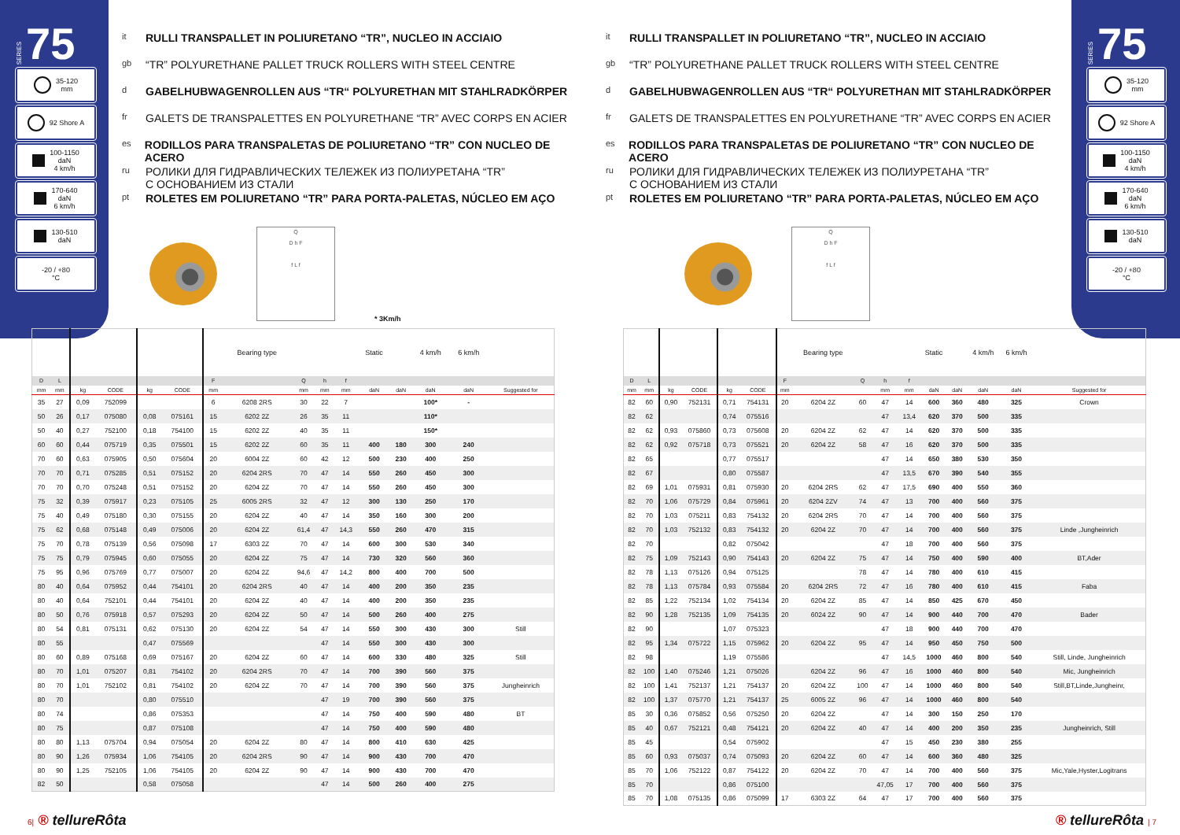SERIES 75
35-120
mm
92 Shore A
100-1150
daN
4 km/h
170-640
daN
6 km/h
130-510
daN
-20 / +80
°C
it RULLI TRANSPALLET IN POLIURETANO “TR”, NUCLEO IN ACCIAIO
gb “TR” POLYURETHANE PALLET TRUCK ROLLERS WITH STEEL CENTRE
d GABELHUBWAGENROLLEN AUS “TR“ POLYURETHAN MIT STAHLRADKÖRPER
fr GALETS DE TRANSPALETTES EN POLYURETHANE “TR” AVEC CORPS EN ACIER
es RODILLOS PARA TRANSPALETAS DE POLIURETANO “TR” CON NUCLEO DE ACERO
ru РОЛИКИ ДЛЯ ГИДРАВЛИЧЕСКИХ ТЕЛЕЖЕК ИЗ ПОЛИУРЕТАНА “TR”
С ОСНОВАНИЕМ ИЗ СТАЛИ
pt ROLETES EM POLIURETANO “TR” PARA PORTA-PALETAS, NÚCLEO EM AÇO
Q
D h F
f L f
* 3Km/h
| | | | | | | | Bearing type | | | | Static | | 4 km/h | 6 km/h | |
| --- | --- | --- | --- | --- | --- | --- | --- | --- | --- | --- | --- | --- | --- | --- | --- |
| D | L | | | | | F | | Q | h | f | | | | | |
| mm | mm | kg | CODE | kg | CODE | mm | | mm | mm | mm | daN | daN | daN | daN | Suggested for |
| 35 | 27 | 0,09 | 752099 | | | 6 | 6208 2RS | 30 | 22 | 7 | | | 100* | - | |
| 50 | 26 | 0,17 | 075080 | 0,08 | 075161 | 15 | 6202 2Z | 26 | 35 | 11 | | | 110* | | |
| 50 | 40 | 0,27 | 752100 | 0,18 | 754100 | 15 | 6202 2Z | 40 | 35 | 11 | | | 150* | | |
| 60 | 60 | 0,44 | 075719 | 0,35 | 075501 | 15 | 6202 2Z | 60 | 35 | 11 | 400 | 180 | 300 | 240 | |
| 70 | 60 | 0,63 | 075905 | 0,50 | 075604 | 20 | 6004 2Z | 60 | 42 | 12 | 500 | 230 | 400 | 250 | |
| 70 | 70 | 0,71 | 075285 | 0,51 | 075152 | 20 | 6204 2RS | 70 | 47 | 14 | 550 | 260 | 450 | 300 | |
| 70 | 70 | 0,70 | 075248 | 0,51 | 075152 | 20 | 6204 2Z | 70 | 47 | 14 | 550 | 260 | 450 | 300 | |
| 75 | 32 | 0,39 | 075917 | 0,23 | 075105 | 25 | 6005 2RS | 32 | 47 | 12 | 300 | 130 | 250 | 170 | |
| 75 | 40 | 0,49 | 075180 | 0,30 | 075155 | 20 | 6204 2Z | 40 | 47 | 14 | 350 | 160 | 300 | 200 | |
| 75 | 62 | 0,68 | 075148 | 0,49 | 075006 | 20 | 6204 2Z | 61,4 | 47 | 14,3 | 550 | 260 | 470 | 315 | |
| 75 | 70 | 0,78 | 075139 | 0,56 | 075098 | 17 | 6303 2Z | 70 | 47 | 14 | 600 | 300 | 530 | 340 | |
| 75 | 75 | 0,79 | 075945 | 0,60 | 075055 | 20 | 6204 2Z | 75 | 47 | 14 | 730 | 320 | 560 | 360 | |
| 75 | 95 | 0,96 | 075769 | 0,77 | 075007 | 20 | 6204 2Z | 94,6 | 47 | 14,2 | 800 | 400 | 700 | 500 | |
| 80 | 40 | 0,64 | 075952 | 0,44 | 754101 | 20 | 6204 2RS | 40 | 47 | 14 | 400 | 200 | 350 | 235 | |
| 80 | 40 | 0,64 | 752101 | 0,44 | 754101 | 20 | 6204 2Z | 40 | 47 | 14 | 400 | 200 | 350 | 235 | |
| 80 | 50 | 0,76 | 075918 | 0,57 | 075293 | 20 | 6204 2Z | 50 | 47 | 14 | 500 | 260 | 400 | 275 | |
| 80 | 54 | 0,81 | 075131 | 0,62 | 075130 | 20 | 6204 2Z | 54 | 47 | 14 | 550 | 300 | 430 | 300 | Still |
| 80 | 55 | | | 0,47 | 075569 | | | | 47 | 14 | 550 | 300 | 430 | 300 | |
| 80 | 60 | 0,89 | 075168 | 0,69 | 075167 | 20 | 6204 2Z | 60 | 47 | 14 | 600 | 330 | 480 | 325 | Still |
| 80 | 70 | 1,01 | 075207 | 0,81 | 754102 | 20 | 6204 2RS | 70 | 47 | 14 | 700 | 390 | 560 | 375 | |
| 80 | 70 | 1,01 | 752102 | 0,81 | 754102 | 20 | 6204 2Z | 70 | 47 | 14 | 700 | 390 | 560 | 375 | Jungheinrich |
| 80 | 70 | | | 0,80 | 075510 | | | | 47 | 19 | 700 | 390 | 560 | 375 | |
| 80 | 74 | | | 0,86 | 075353 | | | | 47 | 14 | 750 | 400 | 590 | 480 | BT |
| 80 | 75 | | | 0,87 | 075108 | | | | 47 | 14 | 750 | 400 | 590 | 480 | |
| 80 | 80 | 1,13 | 075704 | 0,94 | 075054 | 20 | 6204 2Z | 80 | 47 | 14 | 800 | 410 | 630 | 425 | |
| 80 | 90 | 1,26 | 075934 | 1,06 | 754105 | 20 | 6204 2RS | 90 | 47 | 14 | 900 | 430 | 700 | 470 | |
| 80 | 90 | 1,25 | 752105 | 1,06 | 754105 | 20 | 6204 2Z | 90 | 47 | 14 | 900 | 430 | 700 | 470 | |
| 82 | 50 | | | 0,58 | 075058 | | | | 47 | 14 | 500 | 260 | 400 | 275 | |
6| ® tellureRôta
it RULLI TRANSPALLET IN POLIURETANO “TR”, NUCLEO IN ACCIAIO
gb “TR” POLYURETHANE PALLET TRUCK ROLLERS WITH STEEL CENTRE
d GABELHUBWAGENROLLEN AUS “TR“ POLYURETHAN MIT STAHLRADKÖRPER
fr GALETS DE TRANSPALETTES EN POLYURETHANE “TR” AVEC CORPS EN ACIER
es RODILLOS PARA TRANSPALETAS DE POLIURETANO “TR” CON NUCLEO DE ACERO
ru РОЛИКИ ДЛЯ ГИДРАВЛИЧЕСКИХ ТЕЛЕЖЕК ИЗ ПОЛИУРЕТАНА “TR”
С ОСНОВАНИЕМ ИЗ СТАЛИ
pt ROLETES EM POLIURETANO “TR” PARA PORTA-PALETAS, NÚCLEO EM AÇO
SERIES 75
35-120
mm
92 Shore A
100-1150
daN
4 km/h
170-640
daN
6 km/h
130-510
daN
-20 / +80
°C
Q
D h F
f L f
| | | | | | | | Bearing type | | | | Static | | 4 km/h | 6 km/h | |
| --- | --- | --- | --- | --- | --- | --- | --- | --- | --- | --- | --- | --- | --- | --- | --- |
| D | L | | | | | F | | Q | h | f | | | | | |
| mm | mm | kg | CODE | kg | CODE | mm | | | mm | mm | daN | daN | daN | daN | Suggested for |
| 82 | 60 | 0,90 | 752131 | 0,71 | 754131 | 20 | 6204 2Z | 60 | 47 | 14 | 600 | 360 | 480 | 325 | Crown |
| 82 | 62 | | | 0,74 | 075516 | | | | 47 | 13,4 | 620 | 370 | 500 | 335 | |
| 82 | 62 | 0,93 | 075860 | 0,73 | 075608 | 20 | 6204 2Z | 62 | 47 | 14 | 620 | 370 | 500 | 335 | |
| 82 | 62 | 0,92 | 075718 | 0,73 | 075521 | 20 | 6204 2Z | 58 | 47 | 16 | 620 | 370 | 500 | 335 | |
| 82 | 65 | | | 0,77 | 075517 | | | | 47 | 14 | 650 | 380 | 530 | 350 | |
| 82 | 67 | | | 0,80 | 075587 | | | | 47 | 13,5 | 670 | 390 | 540 | 355 | |
| 82 | 69 | 1,01 | 075931 | 0,81 | 075930 | 20 | 6204 2RS | 62 | 47 | 17,5 | 690 | 400 | 550 | 360 | |
| 82 | 70 | 1,06 | 075729 | 0,84 | 075961 | 20 | 6204 2ZV | 74 | 47 | 13 | 700 | 400 | 560 | 375 | |
| 82 | 70 | 1,03 | 075211 | 0,83 | 754132 | 20 | 6204 2RS | 70 | 47 | 14 | 700 | 400 | 560 | 375 | |
| 82 | 70 | 1,03 | 752132 | 0,83 | 754132 | 20 | 6204 2Z | 70 | 47 | 14 | 700 | 400 | 560 | 375 | Linde ,Jungheinrich |
| 82 | 70 | | | 0,82 | 075042 | | | | 47 | 18 | 700 | 400 | 560 | 375 | |
| 82 | 75 | 1,09 | 752143 | 0,90 | 754143 | 20 | 6204 2Z | 75 | 47 | 14 | 750 | 400 | 590 | 400 | BT,Ader |
| 82 | 78 | 1,13 | 075126 | 0,94 | 075125 | | | 78 | 47 | 14 | 780 | 400 | 610 | 415 | |
| 82 | 78 | 1,13 | 075784 | 0,93 | 075584 | 20 | 6204 2RS | 72 | 47 | 16 | 780 | 400 | 610 | 415 | Faba |
| 82 | 85 | 1,22 | 752134 | 1,02 | 754134 | 20 | 6204 2Z | 85 | 47 | 14 | 850 | 425 | 670 | 450 | |
| 82 | 90 | 1,28 | 752135 | 1,09 | 754135 | 20 | 6024 2Z | 90 | 47 | 14 | 900 | 440 | 700 | 470 | Bader |
| 82 | 90 | | | 1,07 | 075323 | | | | 47 | 18 | 900 | 440 | 700 | 470 | |
| 82 | 95 | 1,34 | 075722 | 1,15 | 075962 | 20 | 6204 2Z | 95 | 47 | 14 | 950 | 450 | 750 | 500 | |
| 82 | 98 | | | 1,19 | 075586 | | | | 47 | 14,5 | 1000 | 460 | 800 | 540 | Still, Linde, Jungheinrich |
| 82 | 100 | 1,40 | 075246 | 1,21 | 075026 | | 6204 2Z | 96 | 47 | 16 | 1000 | 460 | 800 | 540 | Mic, Jungheinrich |
| 82 | 100 | 1,41 | 752137 | 1,21 | 754137 | 20 | 6204 2Z | 100 | 47 | 14 | 1000 | 460 | 800 | 540 | Still,BT,Linde,Jungheinr, |
| 82 | 100 | 1,37 | 075770 | 1,21 | 754137 | 25 | 6005 2Z | 96 | 47 | 14 | 1000 | 460 | 800 | 540 | |
| 85 | 30 | 0,36 | 075852 | 0,56 | 075250 | 20 | 6204 2Z | | 47 | 14 | 300 | 150 | 250 | 170 | |
| 85 | 40 | 0,67 | 752121 | 0,48 | 754121 | 20 | 6204 2Z | 40 | 47 | 14 | 400 | 200 | 350 | 235 | Jungheinrich, Still |
| 85 | 45 | | | 0,54 | 075902 | | | | 47 | 15 | 450 | 230 | 380 | 255 | |
| 85 | 60 | 0,93 | 075037 | 0,74 | 075093 | 20 | 6204 2Z | 60 | 47 | 14 | 600 | 360 | 480 | 325 | |
| 85 | 70 | 1,06 | 752122 | 0,87 | 754122 | 20 | 6204 2Z | 70 | 47 | 14 | 700 | 400 | 560 | 375 | Mic,Yale,Hyster,Logitrans |
| 85 | 70 | | | 0,86 | 075100 | | | | 47,05 | 17 | 700 | 400 | 560 | 375 | |
| 85 | 70 | 1,08 | 075135 | 0,86 | 075099 | 17 | 6303 2Z | 64 | 47 | 17 | 700 | 400 | 560 | 375 | |
® tellureRôta | 7